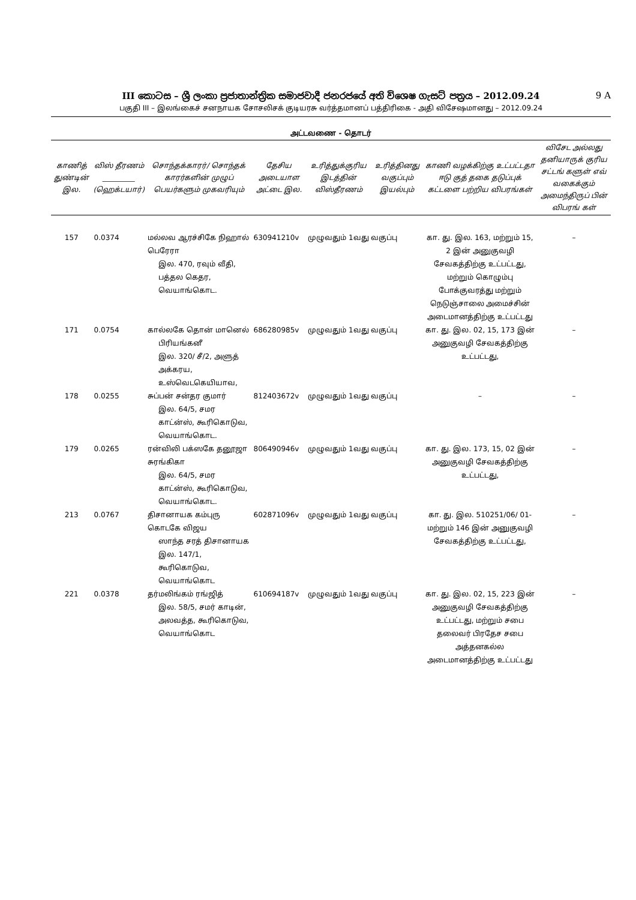III කොටස – ශ්‍රී ලංකා ප්‍රජාතාන්ත්‍රික සමාජවාදී ජනරජයේ අති විශෙෂ ගැසට් පත්‍රය – 2012.09.24 9 A
பகுதி III – இலங்கைச் சனநாயக சோசலிசக் குடியரசு வர்த்தமானப் பத்திரிகை - அதி விசேஷமானது – 2012.09.24
அட்டவணை - தொடர்
| காணித் துண்டின் இல. | விஸ் தீரணம் _________ (ஹெக்டயார்) | சொந்தக்காரர்/ சொந்தக் காரர்களின் முழுப் பெயர்களும் முகவரியும் | தேசிய அடையாள அட்டை இல. | உரித்துக்குரிய இடத்தின் விஸ்தீரணம் | உரித்தினது வகுப்பும் இயல்பும் | காணி வழக்கிற்கு உட்பட்டதா ஈடு குத் தகை தடுப்புக் கட்டளை பற்றிய விபரங்கள் | விசேட அல்லது தனியாருக் குரிய சட்டங் களுள் எவ் வகைக்கும் அமைந்திருப் பின் விபரங் கள் |
| --- | --- | --- | --- | --- | --- | --- | --- |
| 157 | 0.0374 | மல்லவ ஆரச்சிகே நிஹால் பெரேரா இல. 470, ரவும் வீதி, பத்தல கெதர, வெயாங்கொட. | 630941210v | முழுவதும் 1வது வகுப்பு | | கா. து. இல. 163, மற்றும் 15, 2 இன் அனுகுவழி சேவகத்திற்கு உட்பட்டது, மற்றும் கொழும்பு போக்குவரத்து மற்றும் நெடுஞ்சாலை அமைச்சின் அடைமானத்திற்கு உட்பட்டது | – |
| 171 | 0.0754 | கால்லகே தொன் மானெல் பிரியங்கனீ இல. 320/ சீ/2, அளுத் அக்கரய, உஸ்வெடகெயியாவ, | 686280985v | முழுவதும் 1வது வகுப்பு | | கா. து. இல. 02, 15, 173 இன் அனுகுவழி சேவகத்திற்கு உட்பட்டது, | – |
| 178 | 0.0255 | சுப்பன் சன்தர குமார் இல. 64/5, சமர காட்ன்ஸ், கூரிகொடுவ, வெயாங்கொட. | 812403672v | முழுவதும் 1வது வகுப்பு | | – | – |
| 179 | 0.0265 | ரன்விலி பக்ஸகே தனூஜா சுரங்கிகா இல. 64/5, சமர காட்ன்ஸ், கூரிகொடுவ, வெயாங்கொட. | 806490946v | முழுவதும் 1வது வகுப்பு | | கா. து. இல. 173, 15, 02 இன் அனுகுவழி சேவகத்திற்கு உட்பட்டது, | – |
| 213 | 0.0767 | திசானாயக கம்புரு கொடகே விஜய ஸாந்த சரத் திசானாயக இல. 147/1, கூரிகொடுவ, வெயாங்கொட | 602871096v | முழுவதும் 1வது வகுப்பு | | கா. து. இல. 510251/06/ 01- மற்றும் 146 இன் அனுகுவழி சேவகத்திற்கு உட்பட்டது, | – |
| 221 | 0.0378 | தர்மலிங்கம் ரங்ஜித் இல. 58/5, சமர் காடின், அலவத்த, கூரிகொடுவ, வெயாங்கொட | 610694187v | முழுவதும் 1வது வகுப்பு | | கா. து. இல. 02, 15, 223 இன் அனுகுவழி சேவகத்திற்கு உட்பட்டது, மற்றும் சபை தலைவர் பிரதேச சபை அத்தனகல்ல அடைமானத்திற்கு உட்பட்டது | – |